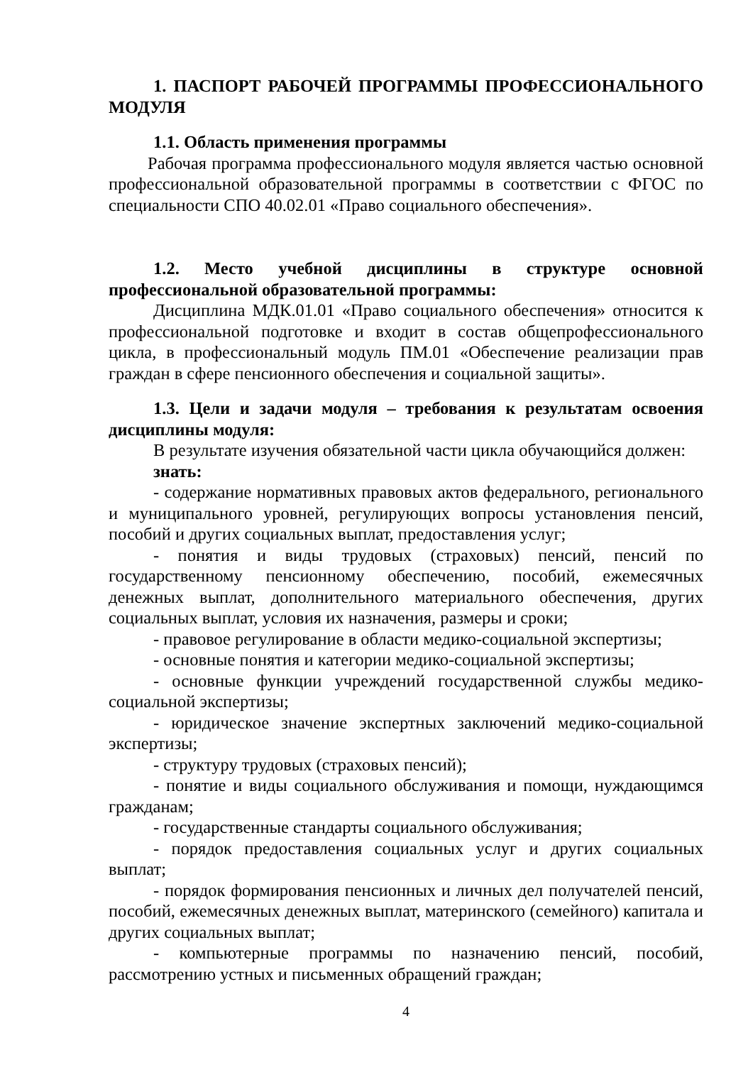1. ПАСПОРТ РАБОЧЕЙ ПРОГРАММЫ ПРОФЕССИОНАЛЬНОГО МОДУЛЯ
1.1. Область применения программы
Рабочая программа профессионального модуля является частью основной профессиональной образовательной программы в соответствии с ФГОС по специальности СПО 40.02.01 «Право социального обеспечения».
1.2. Место учебной дисциплины в структуре основной профессиональной образовательной программы:
Дисциплина МДК.01.01 «Право социального обеспечения» относится к профессиональной подготовке и входит в состав общепрофессионального цикла, в профессиональный модуль ПМ.01 «Обеспечение реализации прав граждан в сфере пенсионного обеспечения и социальной защиты».
1.3. Цели и задачи модуля – требования к результатам освоения дисциплины модуля:
В результате изучения обязательной части цикла обучающийся должен:
знать:
- содержание нормативных правовых актов федерального, регионального и муниципального уровней, регулирующих вопросы установления пенсий, пособий и других социальных выплат, предоставления услуг;
- понятия и виды трудовых (страховых) пенсий, пенсий по государственному пенсионному обеспечению, пособий, ежемесячных денежных выплат, дополнительного материального обеспечения, других социальных выплат, условия их назначения, размеры и сроки;
- правовое регулирование в области медико-социальной экспертизы;
- основные понятия и категории медико-социальной экспертизы;
- основные функции учреждений государственной службы медико-социальной экспертизы;
- юридическое значение экспертных заключений медико-социальной экспертизы;
- структуру трудовых (страховых пенсий);
- понятие и виды социального обслуживания и помощи, нуждающимся гражданам;
- государственные стандарты социального обслуживания;
- порядок предоставления социальных услуг и других социальных выплат;
- порядок формирования пенсионных и личных дел получателей пенсий, пособий, ежемесячных денежных выплат, материнского (семейного) капитала и других социальных выплат;
- компьютерные программы по назначению пенсий, пособий, рассмотрению устных и письменных обращений граждан;
4